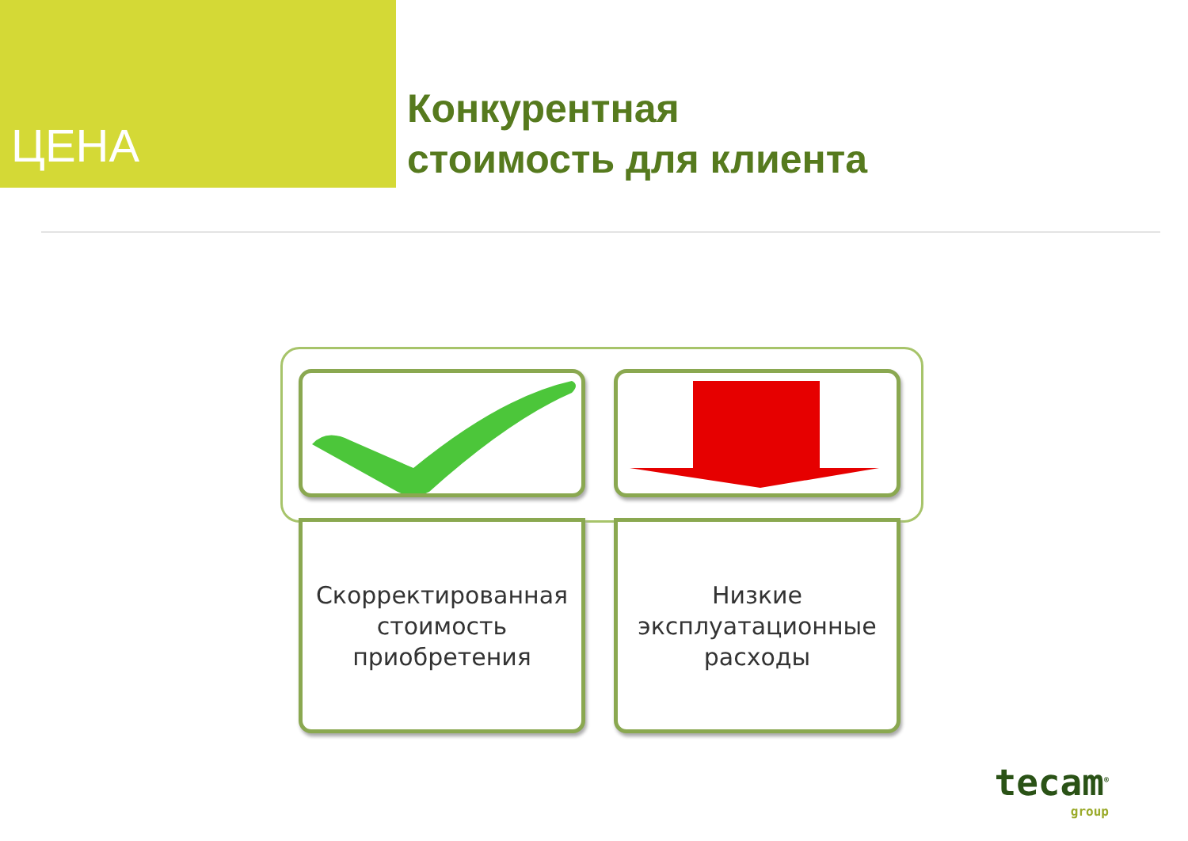ЦЕНА
Конкурентная
стоимость для клиента
Скорректированная
стоимость
приобретения
Низкие
эксплуатационные
расходы
tecam<sup>®</sup>
group